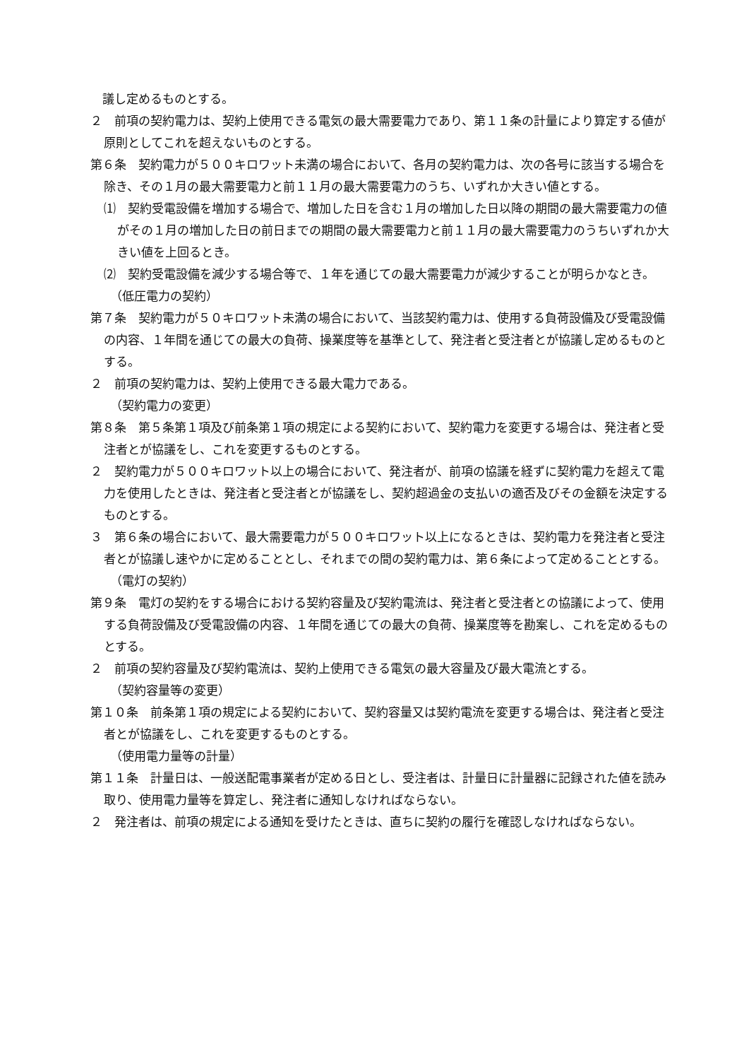議し定めるものとする。
２　前項の契約電力は、契約上使用できる電気の最大需要電力であり、第１１条の計量により算定する値が原則としてこれを超えないものとする。
第６条　契約電力が５００キロワット未満の場合において、各月の契約電力は、次の各号に該当する場合を除き、その１月の最大需要電力と前１１月の最大需要電力のうち、いずれか大きい値とする。
⑴　契約受電設備を増加する場合で、増加した日を含む１月の増加した日以降の期間の最大需要電力の値がその１月の増加した日の前日までの期間の最大需要電力と前１１月の最大需要電力のうちいずれか大きい値を上回るとき。
⑵　契約受電設備を減少する場合等で、１年を通じての最大需要電力が減少することが明らかなとき。
（低圧電力の契約）
第７条　契約電力が５０キロワット未満の場合において、当該契約電力は、使用する負荷設備及び受電設備の内容、１年間を通じての最大の負荷、操業度等を基準として、発注者と受注者とが協議し定めるものとする。
２　前項の契約電力は、契約上使用できる最大電力である。
（契約電力の変更）
第８条　第５条第１項及び前条第１項の規定による契約において、契約電力を変更する場合は、発注者と受注者とが協議をし、これを変更するものとする。
２　契約電力が５００キロワット以上の場合において、発注者が、前項の協議を経ずに契約電力を超えて電力を使用したときは、発注者と受注者とが協議をし、契約超過金の支払いの適否及びその金額を決定するものとする。
３　第６条の場合において、最大需要電力が５００キロワット以上になるときは、契約電力を発注者と受注者とが協議し速やかに定めることとし、それまでの間の契約電力は、第６条によって定めることとする。
（電灯の契約）
第９条　電灯の契約をする場合における契約容量及び契約電流は、発注者と受注者との協議によって、使用する負荷設備及び受電設備の内容、１年間を通じての最大の負荷、操業度等を勘案し、これを定めるものとする。
２　前項の契約容量及び契約電流は、契約上使用できる電気の最大容量及び最大電流とする。
（契約容量等の変更）
第１０条　前条第１項の規定による契約において、契約容量又は契約電流を変更する場合は、発注者と受注者とが協議をし、これを変更するものとする。
（使用電力量等の計量）
第１１条　計量日は、一般送配電事業者が定める日とし、受注者は、計量日に計量器に記録された値を読み取り、使用電力量等を算定し、発注者に通知しなければならない。
２　発注者は、前項の規定による通知を受けたときは、直ちに契約の履行を確認しなければならない。